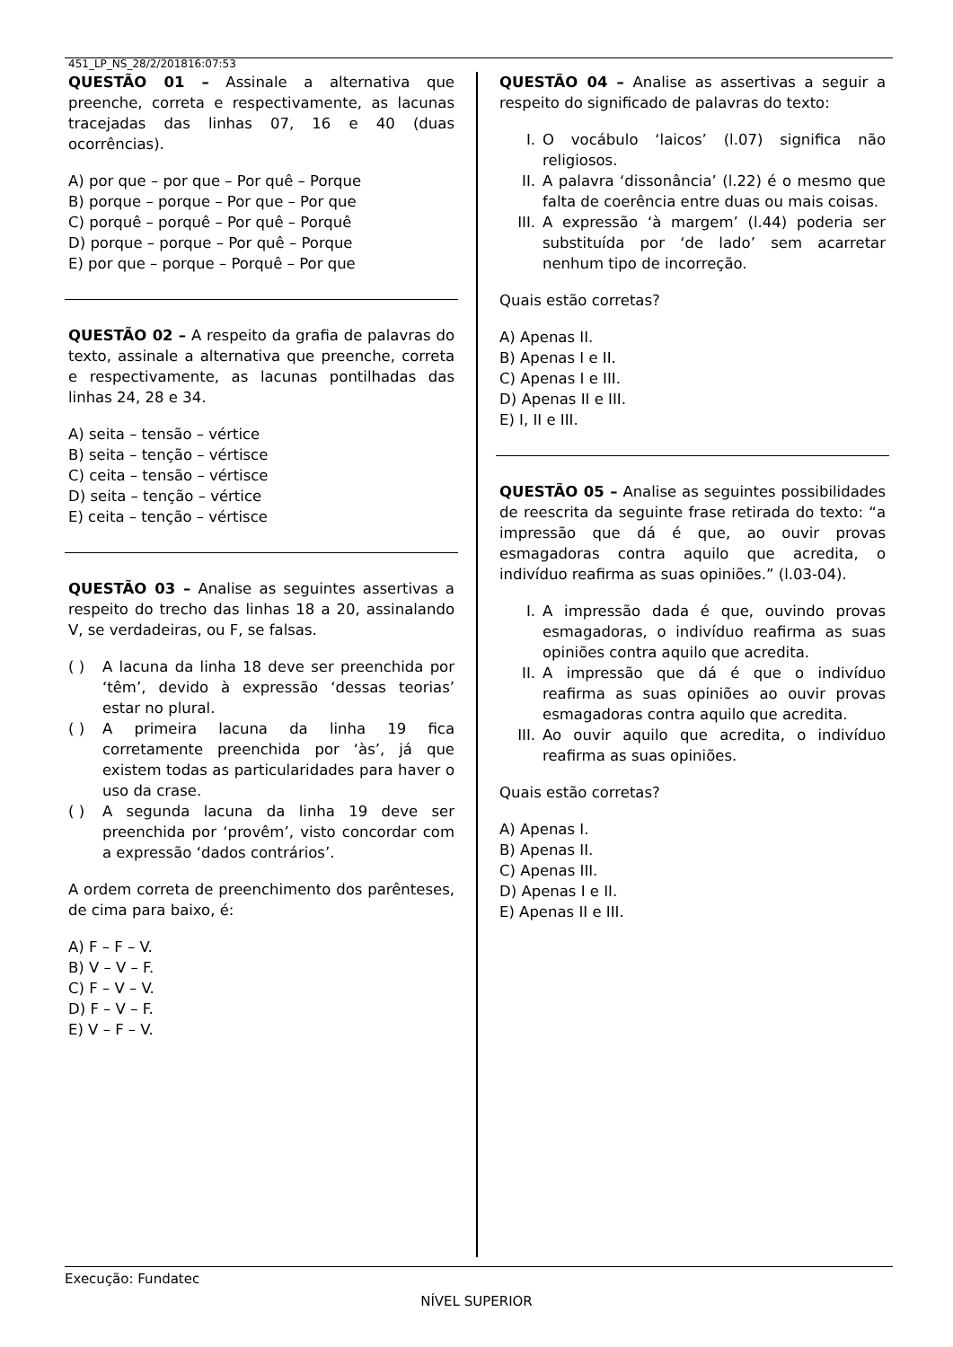451_LP_NS_28/2/201816:07:53
QUESTÃO 01 – Assinale a alternativa que preenche, correta e respectivamente, as lacunas tracejadas das linhas 07, 16 e 40 (duas ocorrências).
A) por que – por que – Por quê – Porque
B) porque – porque – Por que – Por que
C) porquê – porquê – Por quê – Porquê
D) porque – porque – Por quê – Porque
E) por que – porque – Porquê – Por que
QUESTÃO 02 – A respeito da grafia de palavras do texto, assinale a alternativa que preenche, correta e respectivamente, as lacunas pontilhadas das linhas 24, 28 e 34.
A) seita – tensão – vértice
B) seita – tenção – vértisce
C) ceita – tensão – vértisce
D) seita – tenção – vértice
E) ceita – tenção – vértisce
QUESTÃO 03 – Analise as seguintes assertivas a respeito do trecho das linhas 18 a 20, assinalando V, se verdadeiras, ou F, se falsas.
( ) A lacuna da linha 18 deve ser preenchida por ‘têm’, devido à expressão ‘dessas teorias’ estar no plural.
( ) A primeira lacuna da linha 19 fica corretamente preenchida por ‘às’, já que existem todas as particularidades para haver o uso da crase.
( ) A segunda lacuna da linha 19 deve ser preenchida por ‘provêm’, visto concordar com a expressão ‘dados contrários’.
A ordem correta de preenchimento dos parênteses, de cima para baixo, é:
A) F – F – V.
B) V – V – F.
C) F – V – V.
D) F – V – F.
E) V – F – V.
QUESTÃO 04 – Analise as assertivas a seguir a respeito do significado de palavras do texto:
I. O vocábulo ‘laicos’ (l.07) significa não religiosos.
II. A palavra ‘dissonância’ (l.22) é o mesmo que falta de coerência entre duas ou mais coisas.
III. A expressão ‘à margem’ (l.44) poderia ser substituída por ‘de lado’ sem acarretar nenhum tipo de incorreção.
Quais estão corretas?
A) Apenas II.
B) Apenas I e II.
C) Apenas I e III.
D) Apenas II e III.
E) I, II e III.
QUESTÃO 05 – Analise as seguintes possibilidades de reescrita da seguinte frase retirada do texto: “a impressão que dá é que, ao ouvir provas esmagadoras contra aquilo que acredita, o indivíduo reafirma as suas opiniões.” (l.03-04).
I. A impressão dada é que, ouvindo provas esmagadoras, o indivíduo reafirma as suas opiniões contra aquilo que acredita.
II. A impressão que dá é que o indivíduo reafirma as suas opiniões ao ouvir provas esmagadoras contra aquilo que acredita.
III. Ao ouvir aquilo que acredita, o indivíduo reafirma as suas opiniões.
Quais estão corretas?
A) Apenas I.
B) Apenas II.
C) Apenas III.
D) Apenas I e II.
E) Apenas II e III.
Execução: Fundatec
NÍVEL SUPERIOR